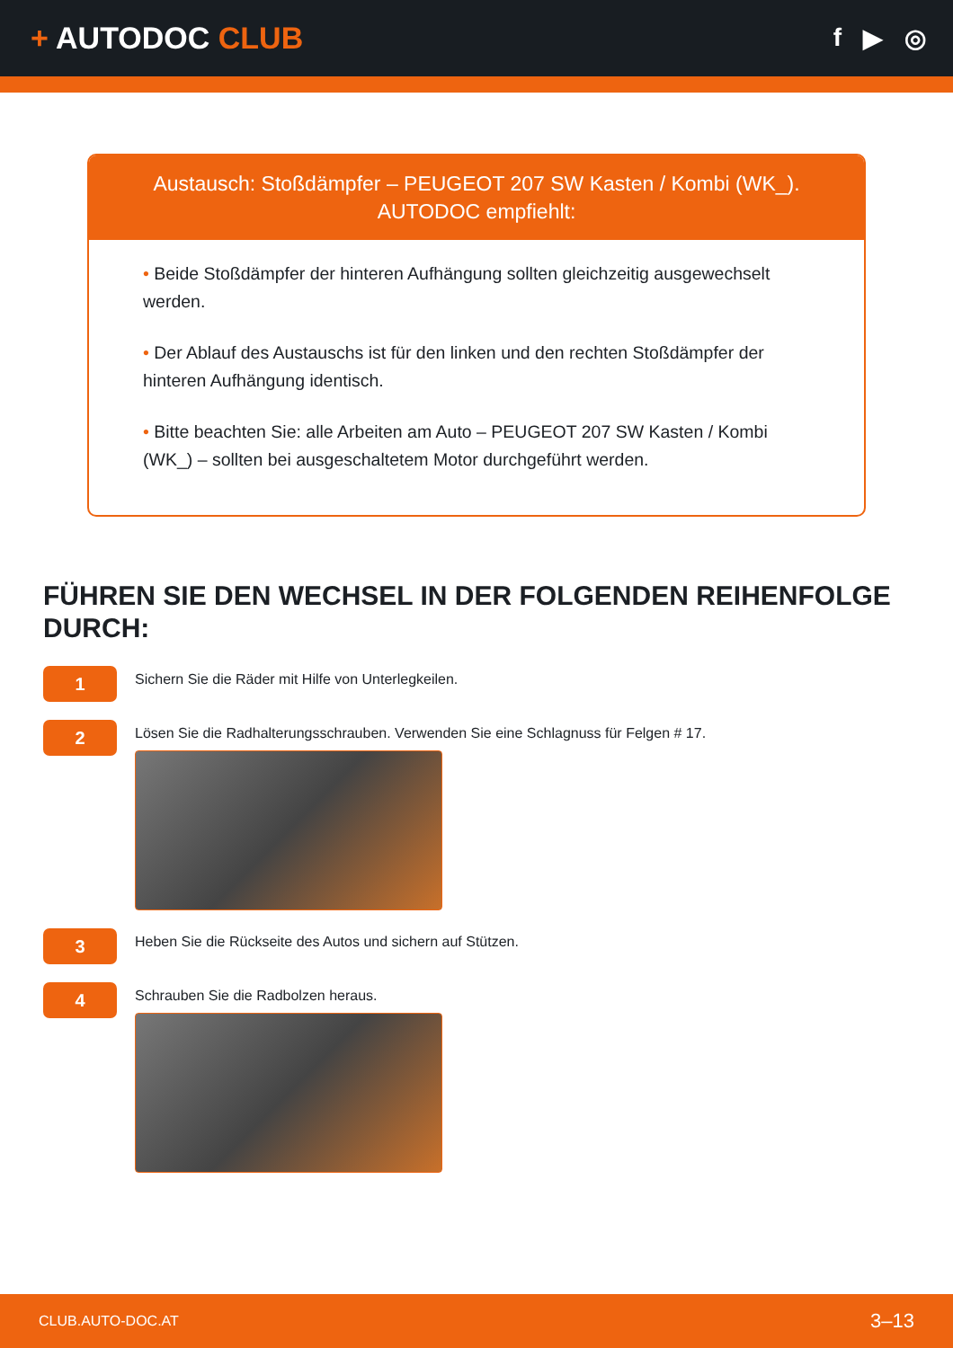+ AUTODOC CLUB
f ▶ ◎
Austausch: Stoßdämpfer – PEUGEOT 207 SW Kasten / Kombi (WK_).
AUTODOC empfiehlt:
• Beide Stoßdämpfer der hinteren Aufhängung sollten gleichzeitig ausgewechselt werden.
• Der Ablauf des Austauschs ist für den linken und den rechten Stoßdämpfer der hinteren Aufhängung identisch.
• Bitte beachten Sie: alle Arbeiten am Auto – PEUGEOT 207 SW Kasten / Kombi (WK_) – sollten bei ausgeschaltetem Motor durchgeführt werden.
FÜHREN SIE DEN WECHSEL IN DER FOLGENDEN REIHENFOLGE DURCH:
1
Sichern Sie die Räder mit Hilfe von Unterlegkeilen.
2
Lösen Sie die Radhalterungsschrauben. Verwenden Sie eine Schlagnuss für Felgen # 17.
3
Heben Sie die Rückseite des Autos und sichern auf Stützen.
4
Schrauben Sie die Radbolzen heraus.
CLUB.AUTO-DOC.AT 3–13